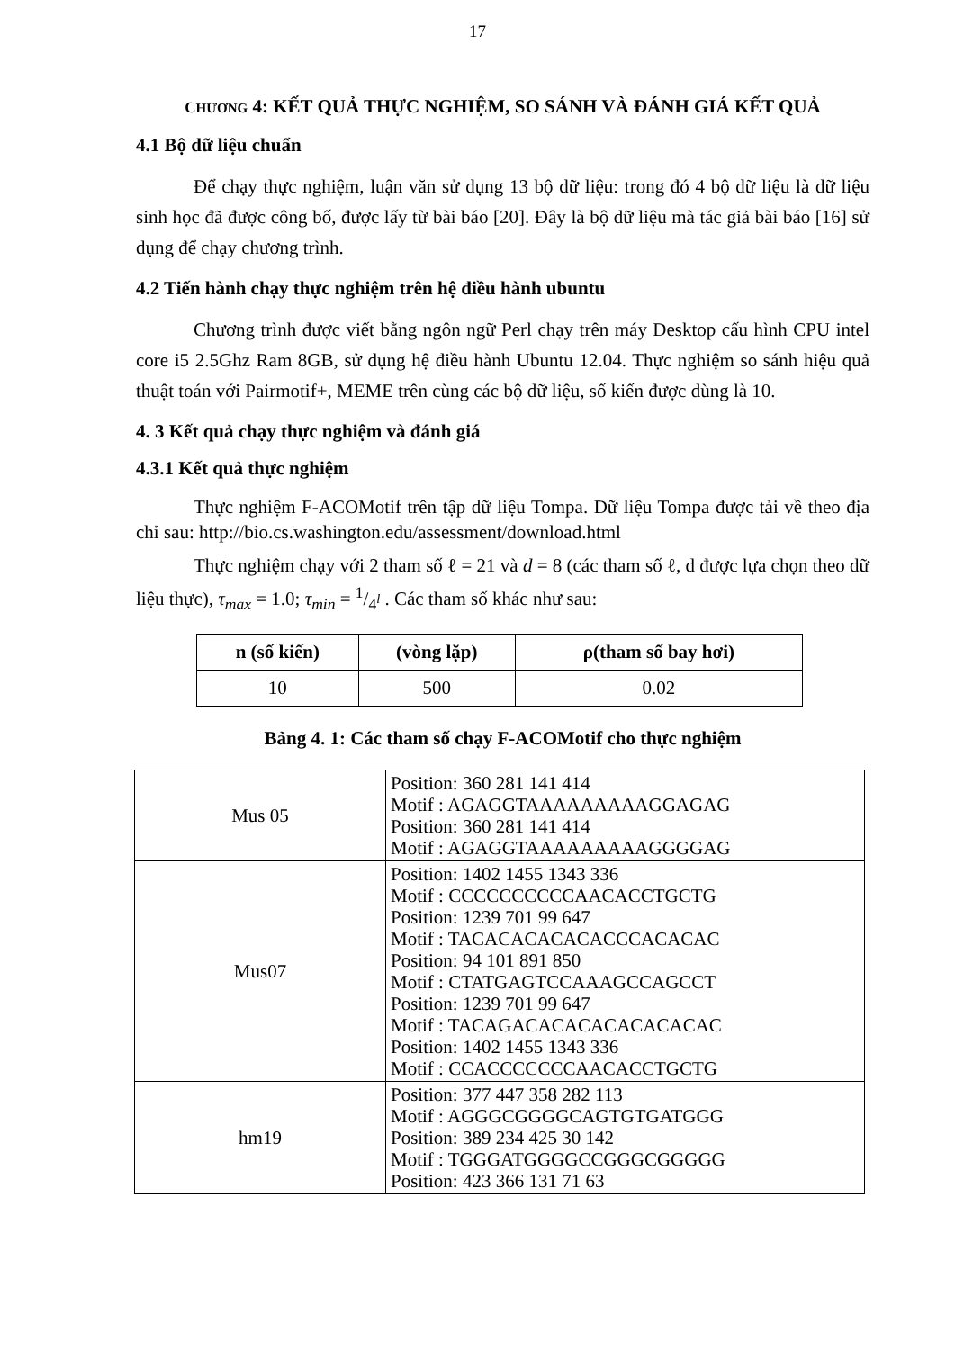17
CHƯƠNG 4: KẾT QUẢ THỰC NGHIỆM, SO SÁNH VÀ ĐÁNH GIÁ KẾT QUẢ
4.1 Bộ dữ liệu chuẩn
Để chạy thực nghiệm, luận văn sử dụng 13 bộ dữ liệu: trong đó 4 bộ dữ liệu là dữ liệu sinh học đã được công bố, được lấy từ bài báo [20]. Đây là bộ dữ liệu mà tác giả bài báo [16] sử dụng để chạy chương trình.
4.2 Tiến hành chạy thực nghiệm trên hệ điều hành ubuntu
Chương trình được viết bằng ngôn ngữ Perl chạy trên máy Desktop cấu hình CPU intel core i5 2.5Ghz Ram 8GB, sử dụng hệ điều hành Ubuntu 12.04. Thực nghiệm so sánh hiệu quả thuật toán với Pairmotif+, MEME trên cùng các bộ dữ liệu, số kiến được dùng là 10.
4. 3 Kết quả chạy thực nghiệm và đánh giá
4.3.1 Kết quả thực nghiệm
Thực nghiệm F-ACOMotif trên tập dữ liệu Tompa. Dữ liệu Tompa được tải về theo địa chỉ sau: http://bio.cs.washington.edu/assessment/download.html
Thực nghiệm chạy với 2 tham số ℓ = 21 và d = 8 (các tham số ℓ, d được lựa chọn theo dữ liệu thực), τ<sub>max</sub> = 1.0; τ<sub>min</sub> = 1/4<sup>l</sup> . Các tham số khác như sau:
| n (số kiến) | (vòng lặp) | ρ(tham số bay hơi) |
| --- | --- | --- |
| 10 | 500 | 0.02 |
Bảng 4. 1: Các tham số chạy F-ACOMotif cho thực nghiệm
| Mus 05 | Position: 360 281 141 414 Motif : AGAGGTAAAAAAAAAGGAGAG Position: 360 281 141 414 Motif : AGAGGTAAAAAAAAAGGGGAG |
| Mus07 | Position: 1402 1455 1343 336 Motif : CCCCCCCCCCAACACCTGCTG Position: 1239 701 99 647 Motif : TACACACACACACCCACACAC Position: 94 101 891 850 Motif : CTATGAGTCCAAAGCCAGCCT Position: 1239 701 99 647 Motif : TACAGACACACACACACACAC Position: 1402 1455 1343 336 Motif : CCACCCCCCCAACACCTGCTG |
| hm19 | Position: 377 447 358 282 113 Motif : AGGGCGGGGCAGTGTGATGGG Position: 389 234 425 30 142 Motif : TGGGATGGGGCCGGGCGGGGG Position: 423 366 131 71 63 |